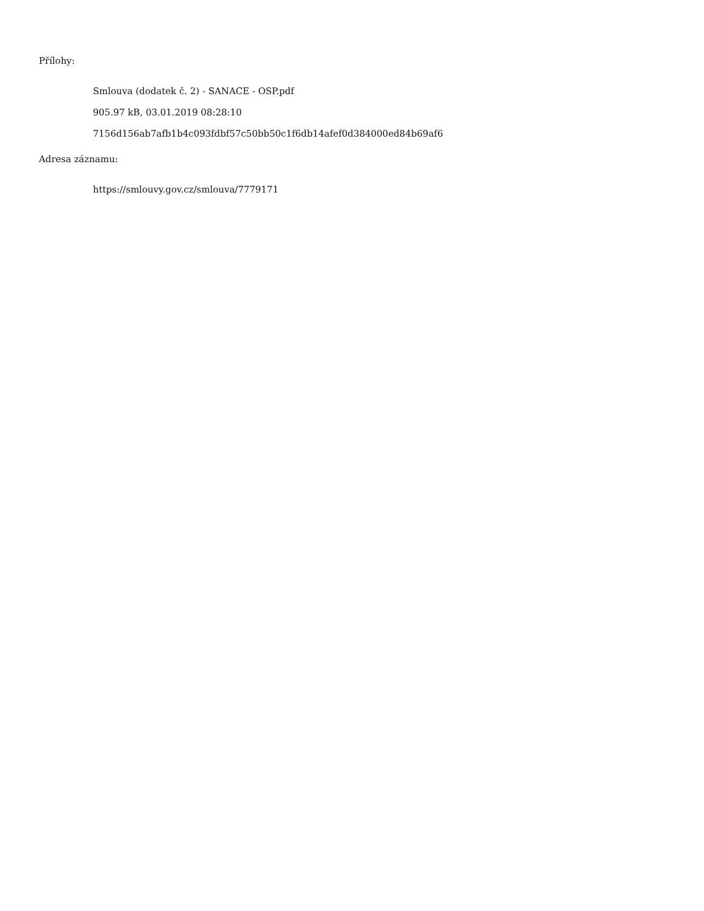Přílohy:
Smlouva (dodatek č. 2) - SANACE - OSP.pdf
905.97 kB, 03.01.2019 08:28:10
7156d156ab7afb1b4c093fdbf57c50bb50c1f6db14afef0d384000ed84b69af6
Adresa záznamu:
https://smlouvy.gov.cz/smlouva/7779171